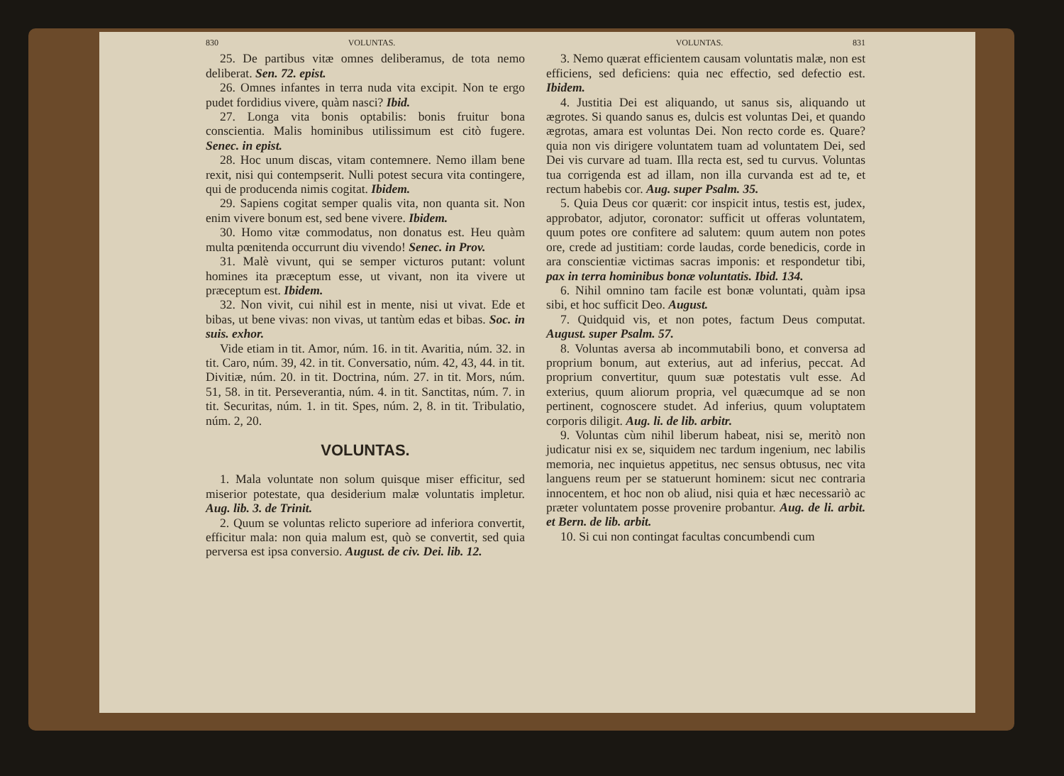830 VOLUNTAS.
25. De partibus vitæ omnes deliberamus, de tota nemo deliberat. Sen. 72. epist.
26. Omnes infantes in terra nuda vita excipit. Non te ergo pudet fordidius vivere, quàm nasci? Ibid.
27. Longa vita bonis optabilis: bonis fruitur bona conscientia. Malis hominibus utilissimum est citò fugere. Senec. in epist.
28. Hoc unum discas, vitam contemnere. Nemo illam bene rexit, nisi qui contempserit. Nulli potest secura vita contingere, qui de producenda nimis cogitat. Ibidem.
29. Sapiens cogitat semper qualis vita, non quanta sit. Non enim vivere bonum est, sed bene vivere. Ibidem.
30. Homo vitæ commodatus, non donatus est. Heu quàm multa pœnitenda occurrunt diu vivendo! Senec. in Prov.
31. Malè vivunt, qui se semper victuros putant: volunt homines ita præceptum esse, ut vivant, non ita vivere ut præceptum est. Ibidem.
32. Non vivit, cui nihil est in mente, nisi ut vivat. Ede et bibas, ut bene vivas: non vivas, ut tantùm edas et bibas. Soc. in suis. exhor.
Vide etiam in tit. Amor, núm. 16. in tit. Avaritia, núm. 32. in tit. Caro, núm. 39, 42. in tit. Conversatio, núm. 42, 43, 44. in tit. Divitiæ, núm. 20. in tit. Doctrina, núm. 27. in tit. Mors, núm. 51, 58. in tit. Perseverantia, núm. 4. in tit. Sanctitas, núm. 7. in tit. Securitas, núm. 1. in tit. Spes, núm. 2, 8. in tit. Tribulatio, núm. 2, 20.
VOLUNTAS.
1. Mala voluntate non solum quisque miser efficitur, sed miserior potestate, qua desiderium malæ voluntatis impletur. Aug. lib. 3. de Trinit.
2. Quum se voluntas relicto superiore ad inferiora convertit, efficitur mala: non quia malum est, quò se convertit, sed quia perversa est ipsa conversio. August. de civ. Dei. lib. 12.
VOLUNTAS. 831
3. Nemo quærat efficientem causam voluntatis malæ, non est efficiens, sed deficiens: quia nec effectio, sed defectio est. Ibidem.
4. Justitia Dei est aliquando, ut sanus sis, aliquando ut ægrotes. Si quando sanus es, dulcis est voluntas Dei, et quando ægrotas, amara est voluntas Dei. Non recto corde es. Quare? quia non vis dirigere voluntatem tuam ad voluntatem Dei, sed Dei vis curvare ad tuam. Illa recta est, sed tu curvus. Voluntas tua corrigenda est ad illam, non illa curvanda est ad te, et rectum habebis cor. Aug. super Psalm. 35.
5. Quia Deus cor quærit: cor inspicit intus, testis est, judex, approbator, adjutor, coronator: sufficit ut offeras voluntatem, quum potes ore confitere ad salutem: quum autem non potes ore, crede ad justitiam: corde laudas, corde benedicis, corde in ara conscientiæ victimas sacras imponis: et respondetur tibi, pax in terra hominibus bonæ voluntatis. Ibid. 134.
6. Nihil omnino tam facile est bonæ voluntati, quàm ipsa sibi, et hoc sufficit Deo. August.
7. Quidquid vis, et non potes, factum Deus computat. August. super Psalm. 57.
8. Voluntas aversa ab incommutabili bono, et conversa ad proprium bonum, aut exterius, aut ad inferius, peccat. Ad proprium convertitur, quum suæ potestatis vult esse. Ad exterius, quum aliorum propria, vel quæcumque ad se non pertinent, cognoscere studet. Ad inferius, quum voluptatem corporis diligit. Aug. li. de lib. arbitr.
9. Voluntas cùm nihil liberum habeat, nisi se, meritò non judicatur nisi ex se, siquidem nec tardum ingenium, nec labilis memoria, nec inquietus appetitus, nec sensus obtusus, nec vita languens reum per se statuerunt hominem: sicut nec contraria innocentem, et hoc non ob aliud, nisi quia et hæc necessariò ac præter voluntatem posse provenire probantur. Aug. de li. arbit. et Bern. de lib. arbit.
10. Si cui non contingat facultas concumbendi cum